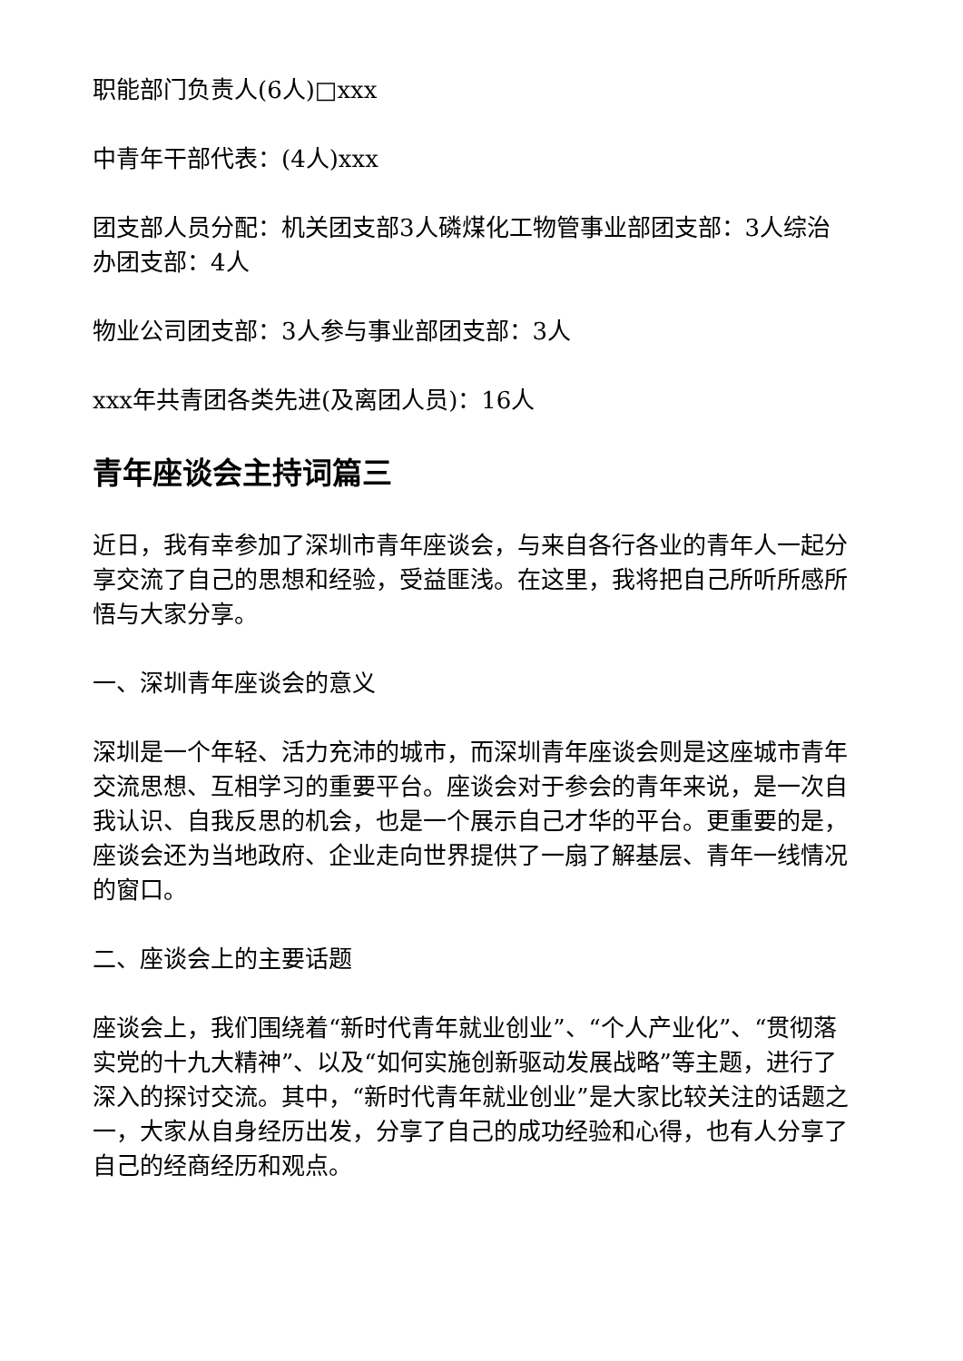职能部门负责人(6人)□xxx
中青年干部代表：(4人)xxx
团支部人员分配：机关团支部3人磷煤化工物管事业部团支部：3人综治办团支部：4人
物业公司团支部：3人参与事业部团支部：3人
xxx年共青团各类先进(及离团人员)：16人
青年座谈会主持词篇三
近日，我有幸参加了深圳市青年座谈会，与来自各行各业的青年人一起分享交流了自己的思想和经验，受益匪浅。在这里，我将把自己所听所感所悟与大家分享。
一、深圳青年座谈会的意义
深圳是一个年轻、活力充沛的城市，而深圳青年座谈会则是这座城市青年交流思想、互相学习的重要平台。座谈会对于参会的青年来说，是一次自我认识、自我反思的机会，也是一个展示自己才华的平台。更重要的是，座谈会还为当地政府、企业走向世界提供了一扇了解基层、青年一线情况的窗口。
二、座谈会上的主要话题
座谈会上，我们围绕着“新时代青年就业创业”、“个人产业化”、“贯彻落实党的十九大精神”、以及“如何实施创新驱动发展战略”等主题，进行了深入的探讨交流。其中，“新时代青年就业创业”是大家比较关注的话题之一，大家从自身经历出发，分享了自己的成功经验和心得，也有人分享了自己的经商经历和观点。